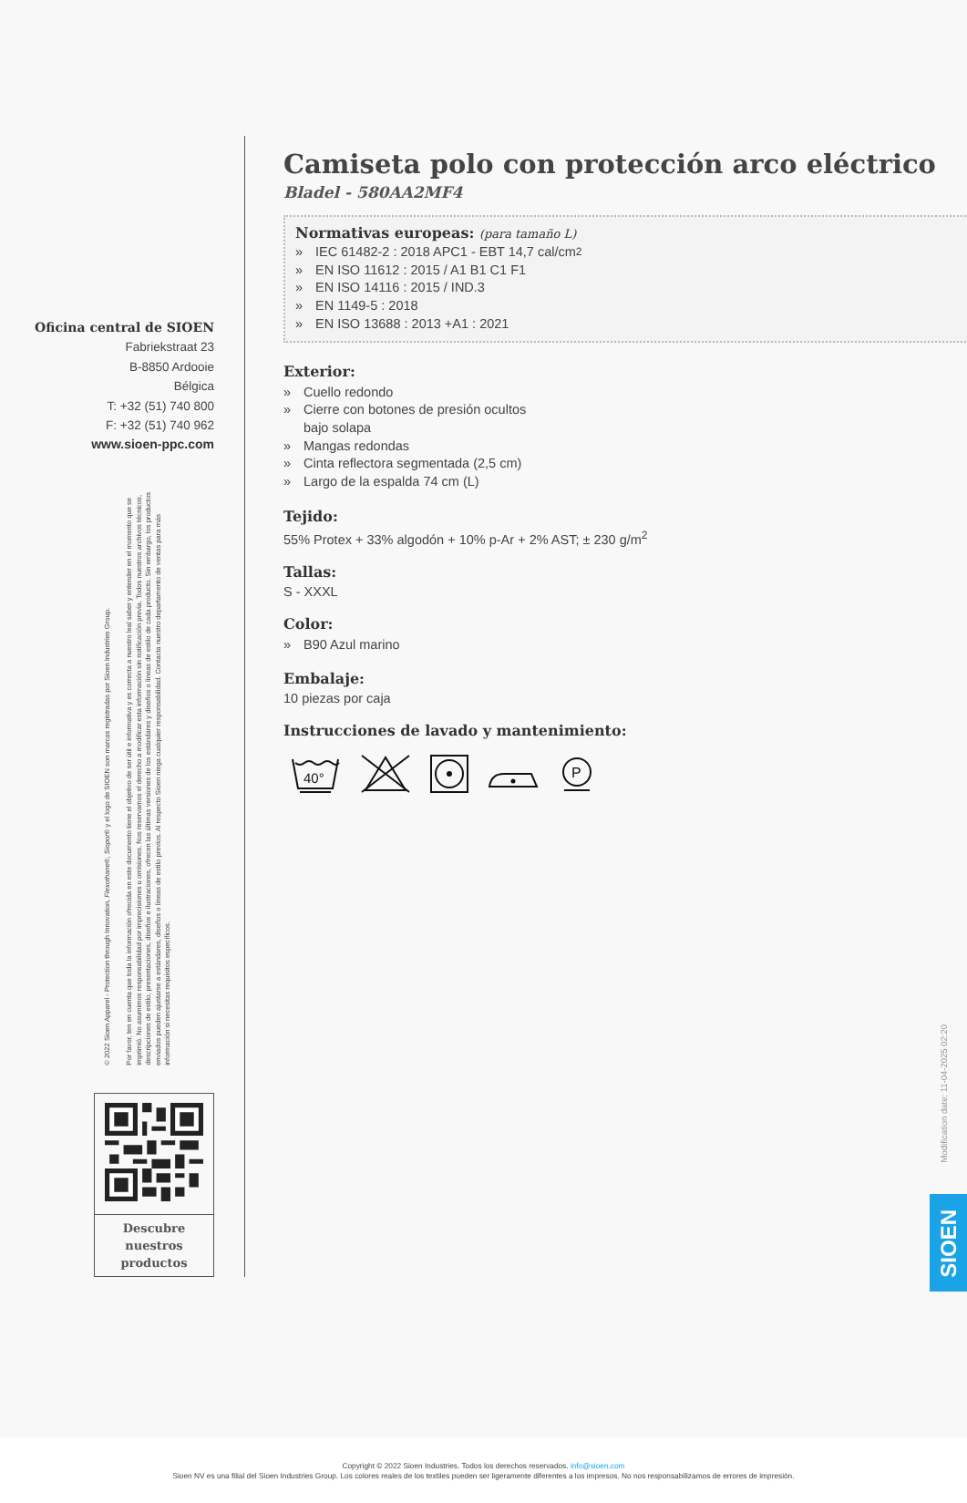Oficina central de SIOEN
Fabriekstraat 23
B-8850 Ardooie
Bélgica
T: +32 (51) 740 800
F: +32 (51) 740 962
www.sioen-ppc.com
© 2022 Sioen Apparel - Protection through Innovation, Flexothane®, Siopor® y el logo de SIOEN son marcas registradas por Sioen Industries Group.
Por favor, ten en cuenta que toda la información ofrecida en este documento tiene el objetivo de ser útil e informativa y es correcta a nuestro leal saber y entender en el momento que se imprimió. No asumimos responsabilidad por imprecisiones u omisiones. Nos reservamos el derecho a modificar esta información sin notificación previa. Todos nuestros archivos técnicos, descripciones de estilo, presentaciones, diseños e ilustraciones, ofrecen las últimas versiones de los estándares y diseños o líneas de estilo de cada producto. Sin embargo, los productos enviados pueden ajustarse a estándares, diseños o líneas de estilo previos. Al respecto Sioen niega cualquier responsabilidad. Contacta nuestro departamento de ventas para más información si necesitas requisitos específicos.
Descubre nuestros productos
Camiseta polo con protección arco eléctrico
Bladel - 580AA2MF4
Normativas europeas: (para tamaño L)
» IEC 61482-2 : 2018 APC1 - EBT 14,7 cal/cm<sup>2</sup>
» EN ISO 11612 : 2015 / A1 B1 C1 F1
» EN ISO 14116 : 2015 / IND.3
» EN 1149-5 : 2018
» EN ISO 13688 : 2013 +A1 : 2021
Exterior:
» Cuello redondo
» Cierre con botones de presión ocultos
bajo solapa
» Mangas redondas
» Cinta reflectora segmentada (2,5 cm)
» Largo de la espalda 74 cm (L)
Tejido:
55% Protex + 33% algodón + 10% p-Ar + 2% AST; ± 230 g/m<sup>2</sup>
Tallas:
S - XXXL
Color:
» B90 Azul marino
Embalaje:
10 piezas por caja
Instrucciones de lavado y mantenimiento:
40°
P
Modification date: 11-04-2025 02:20
SIOEN
Copyright © 2022 Sioen Industries. Todos los derechos reservados. info@sioen.com
Sioen NV es una filial del Sioen Industries Group. Los colores reales de los textiles pueden ser ligeramente diferentes a los impresos. No nos responsabilizamos de errores de impresión.